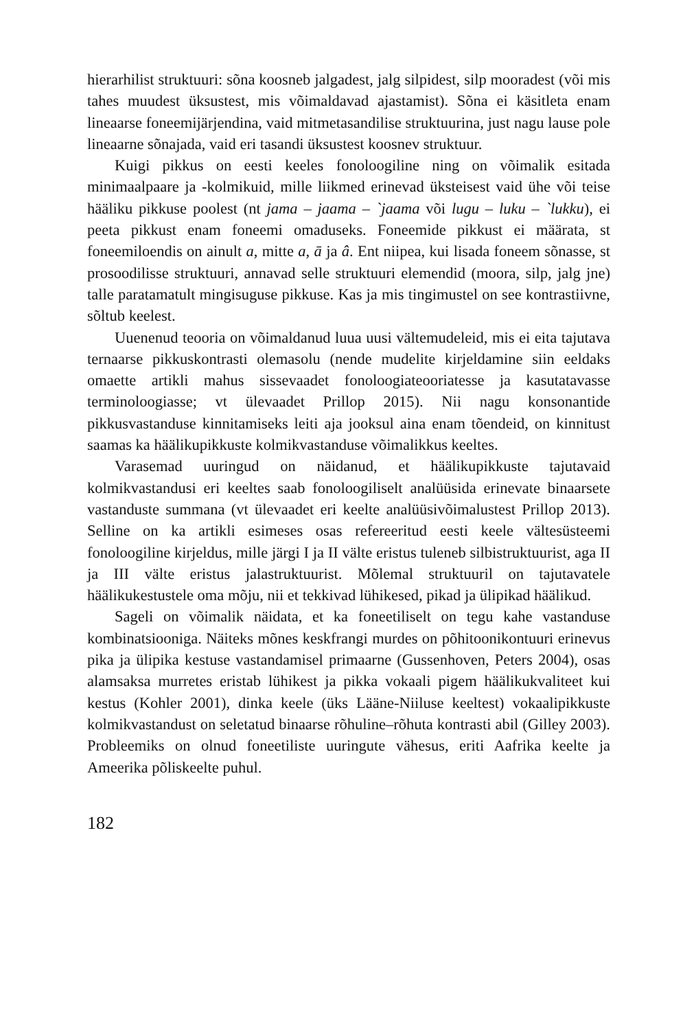hierarhilist struktuuri: sõna koosneb jalgadest, jalg silpidest, silp mooradest (või mis tahes muudest üksustest, mis võimaldavad ajastamist). Sõna ei käsitleta enam lineaarse foneemijärjendina, vaid mitmetasandilise struktuurina, just nagu lause pole lineaarne sõnajada, vaid eri tasandi üksustest koosnev struktuur.
Kuigi pikkus on eesti keeles fonoloogiline ning on võimalik esitada minimaalpaare ja -kolmikuid, mille liikmed erinevad üksteisest vaid ühe või teise hääliku pikkuse poolest (nt jama – jaama – `jaama või lugu – luku – `lukku), ei peeta pikkust enam foneemi omaduseks. Foneemide pikkust ei määrata, st foneemiloendis on ainult a, mitte a, ā ja â. Ent niipea, kui lisada foneem sõnasse, st prosoodilisse struktuuri, annavad selle struktuuri elemendid (moora, silp, jalg jne) talle paratamatult mingisuguse pikkuse. Kas ja mis tingimustel on see kontrastiivne, sõltub keelest.
Uuenenud teooria on võimaldanud luua uusi vältemudeleid, mis ei eita tajutava ternaarse pikkuskontrasti olemasolu (nende mudelite kirjeldamine siin eeldaks omaette artikli mahus sissevaadet fonoloogiateooriatesse ja kasutatavasse terminoloogiasse; vt ülevaadet Prillop 2015). Nii nagu konsonantide pikkusvastanduse kinnitamiseks leiti aja jooksul aina enam tõendeid, on kinnitust saamas ka häälikupikkuste kolmikvastanduse võimalikkus keeltes.
Varasemad uuringud on näidanud, et häälikupikkuste tajutavaid kolmikvastandusi eri keeltes saab fonoloogiliselt analüüsida erinevate binaarsete vastanduste summana (vt ülevaadet eri keelte analüüsivõimalustest Prillop 2013). Selline on ka artikli esimeses osas refereeritud eesti keele vältesüsteemi fonoloogiline kirjeldus, mille järgi I ja II välte eristus tuleneb silbistruktuurist, aga II ja III välte eristus jalastruktuurist. Mõlemal struktuuril on tajutavatele häälikukestustele oma mõju, nii et tekkivad lühikesed, pikad ja ülipikad häälikud.
Sageli on võimalik näidata, et ka foneetiliselt on tegu kahe vastanduse kombinatsiooniga. Näiteks mõnes keskfrangi murdes on põhitoonikontuuri erinevus pika ja ülipika kestuse vastandamisel primaarne (Gussenhoven, Peters 2004), osas alamsaksa murretes eristab lühikest ja pikka vokaali pigem häälikukvaliteet kui kestus (Kohler 2001), dinka keele (üks Lääne-Niiluse keeltest) vokaalipikkuste kolmikvastandust on seletatud binaarse rõhuline–rõhuta kontrasti abil (Gilley 2003). Probleemiks on olnud foneetiliste uuringute vähesus, eriti Aafrika keelte ja Ameerika põliskeelte puhul.
182